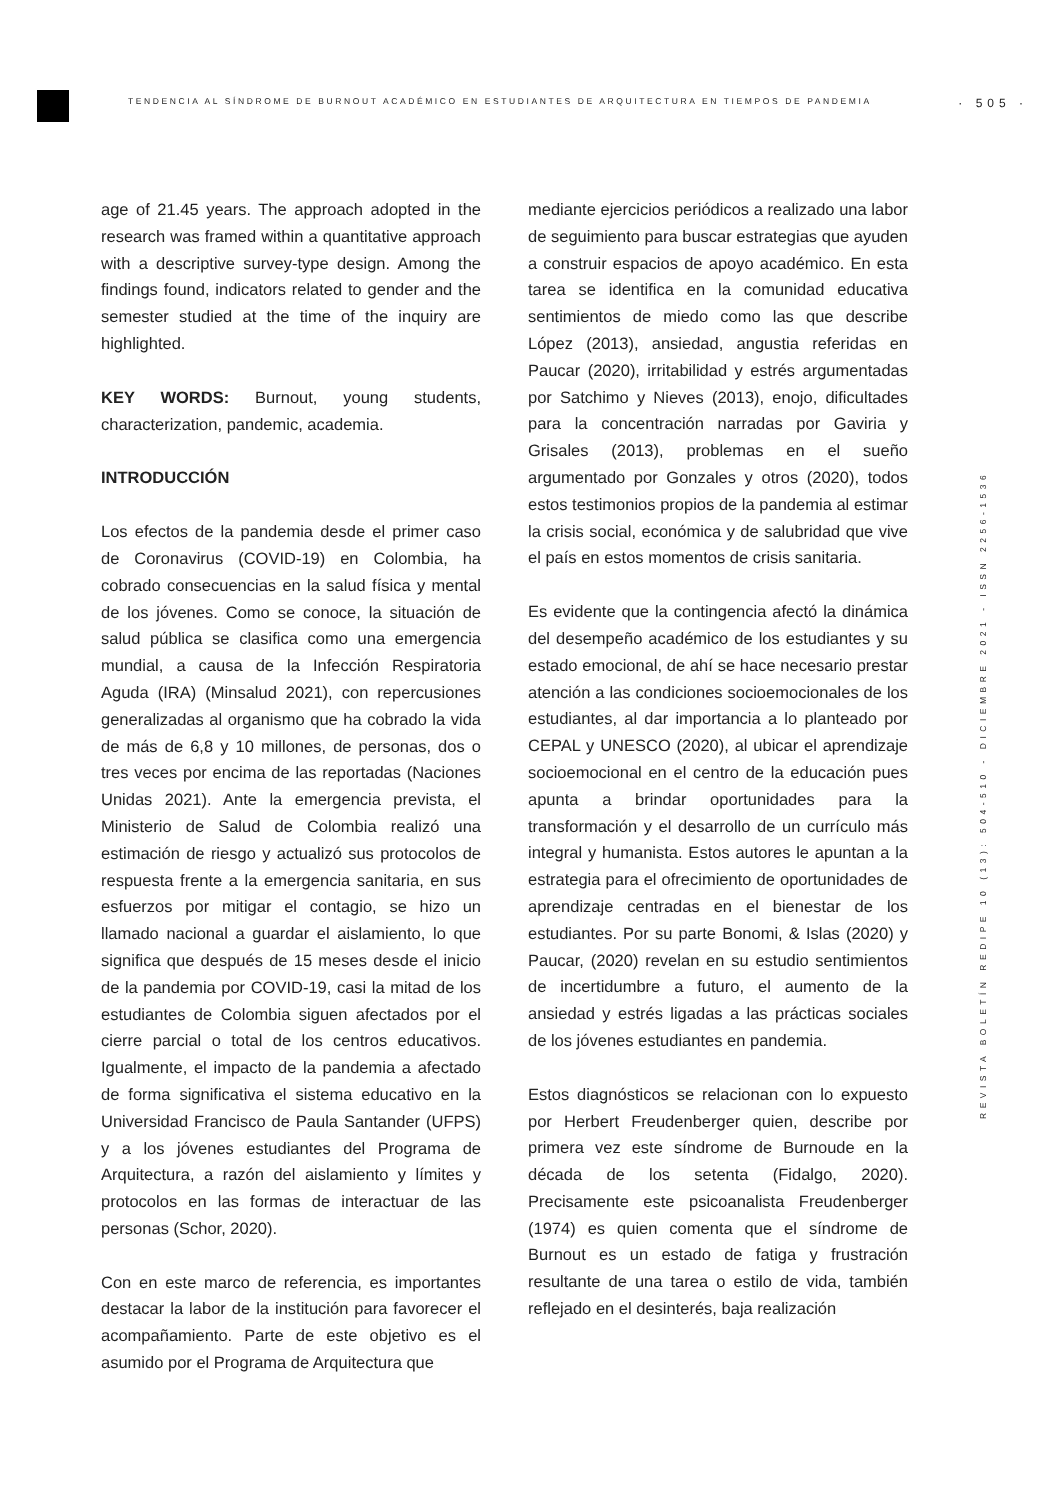TENDENCIA AL SÍNDROME DE BURNOUT ACADÉMICO EN ESTUDIANTES DE ARQUITECTURA EN TIEMPOS DE PANDEMIA · 505 ·
age of 21.45 years. The approach adopted in the research was framed within a quantitative approach with a descriptive survey-type design. Among the findings found, indicators related to gender and the semester studied at the time of the inquiry are highlighted.
KEY WORDS: Burnout, young students, characterization, pandemic, academia.
INTRODUCCIÓN
Los efectos de la pandemia desde el primer caso de Coronavirus (COVID-19) en Colombia, ha cobrado consecuencias en la salud física y mental de los jóvenes. Como se conoce, la situación de salud pública se clasifica como una emergencia mundial, a causa de la Infección Respiratoria Aguda (IRA) (Minsalud 2021), con repercusiones generalizadas al organismo que ha cobrado la vida de más de 6,8 y 10 millones, de personas, dos o tres veces por encima de las reportadas (Naciones Unidas 2021). Ante la emergencia prevista, el Ministerio de Salud de Colombia realizó una estimación de riesgo y actualizó sus protocolos de respuesta frente a la emergencia sanitaria, en sus esfuerzos por mitigar el contagio, se hizo un llamado nacional a guardar el aislamiento, lo que significa que después de 15 meses desde el inicio de la pandemia por COVID-19, casi la mitad de los estudiantes de Colombia siguen afectados por el cierre parcial o total de los centros educativos. Igualmente, el impacto de la pandemia a afectado de forma significativa el sistema educativo en la Universidad Francisco de Paula Santander (UFPS) y a los jóvenes estudiantes del Programa de Arquitectura, a razón del aislamiento y límites y protocolos en las formas de interactuar de las personas (Schor, 2020).
Con en este marco de referencia, es importantes destacar la labor de la institución para favorecer el acompañamiento. Parte de este objetivo es el asumido por el Programa de Arquitectura que
mediante ejercicios periódicos a realizado una labor de seguimiento para buscar estrategias que ayuden a construir espacios de apoyo académico. En esta tarea se identifica en la comunidad educativa sentimientos de miedo como las que describe López (2013), ansiedad, angustia referidas en Paucar (2020), irritabilidad y estrés argumentadas por Satchimo y Nieves (2013), enojo, dificultades para la concentración narradas por Gaviria y Grisales (2013), problemas en el sueño argumentado por Gonzales y otros (2020), todos estos testimonios propios de la pandemia al estimar la crisis social, económica y de salubridad que vive el país en estos momentos de crisis sanitaria.
Es evidente que la contingencia afectó la dinámica del desempeño académico de los estudiantes y su estado emocional, de ahí se hace necesario prestar atención a las condiciones socioemocionales de los estudiantes, al dar importancia a lo planteado por CEPAL y UNESCO (2020), al ubicar el aprendizaje socioemocional en el centro de la educación pues apunta a brindar oportunidades para la transformación y el desarrollo de un currículo más integral y humanista. Estos autores le apuntan a la estrategia para el ofrecimiento de oportunidades de aprendizaje centradas en el bienestar de los estudiantes. Por su parte Bonomi, & Islas (2020) y Paucar, (2020) revelan en su estudio sentimientos de incertidumbre a futuro, el aumento de la ansiedad y estrés ligadas a las prácticas sociales de los jóvenes estudiantes en pandemia.
Estos diagnósticos se relacionan con lo expuesto por Herbert Freudenberger quien, describe por primera vez este síndrome de Burnoude en la década de los setenta (Fidalgo, 2020). Precisamente este psicoanalista Freudenberger (1974) es quien comenta que el síndrome de Burnout es un estado de fatiga y frustración resultante de una tarea o estilo de vida, también reflejado en el desinterés, baja realización
REVISTA BOLETÍN REDIPE 10 (13): 504-510 - DICIEMBRE 2021 - ISSN 2256-1536